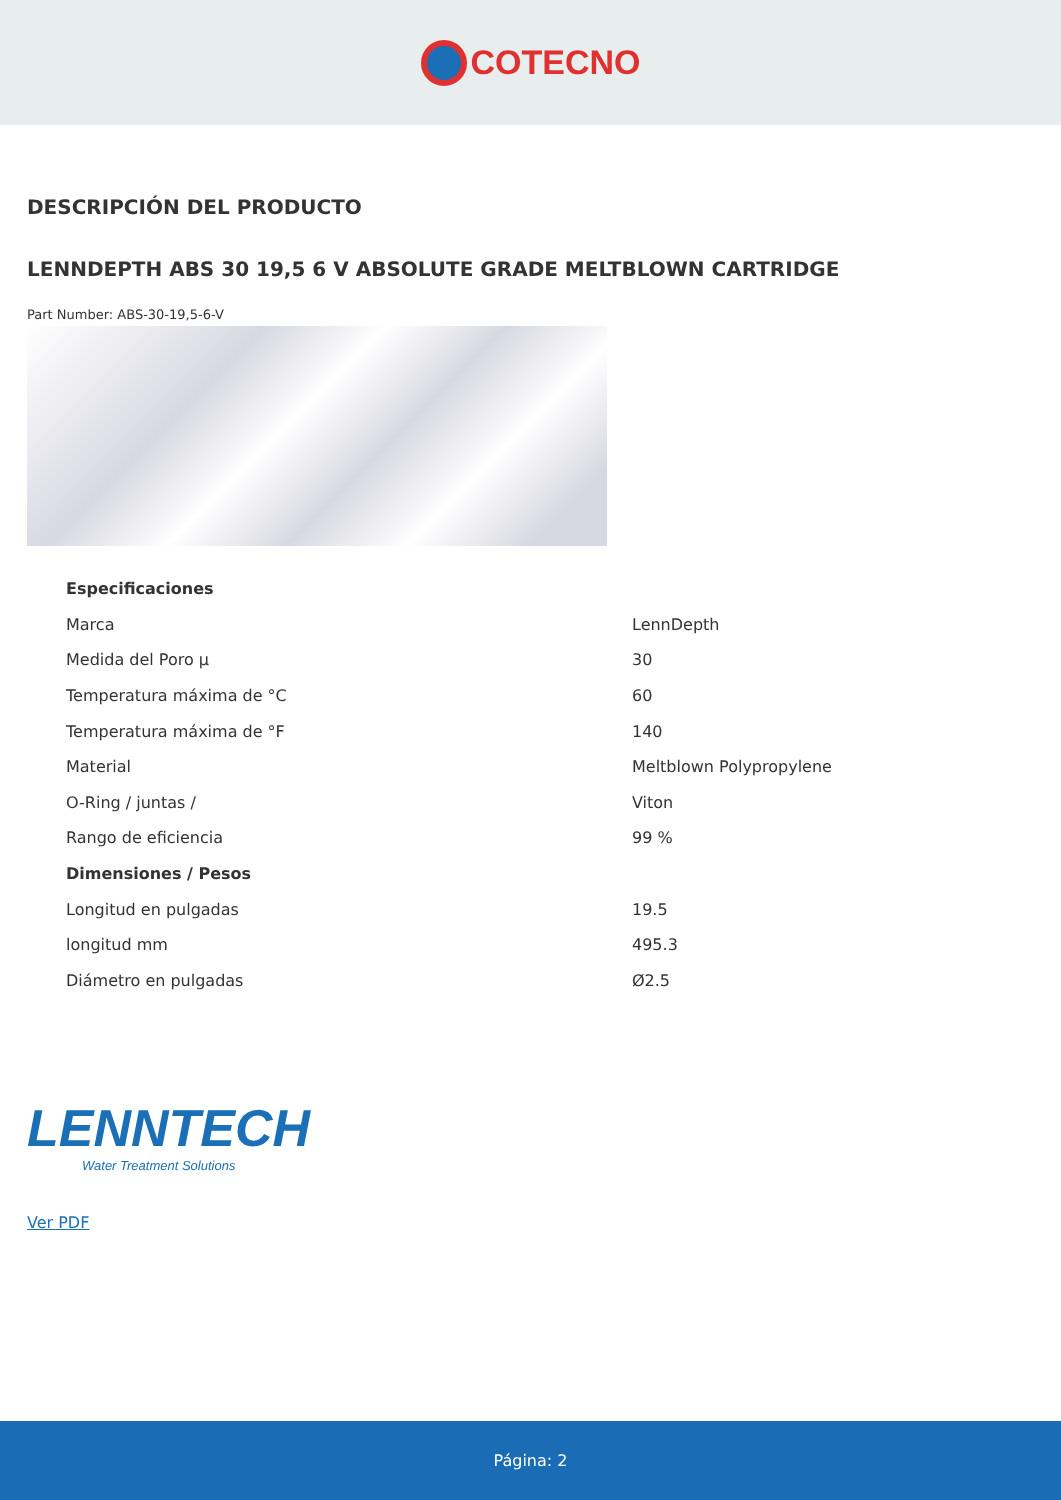COTECNO
DESCRIPCIÓN DEL PRODUCTO
LENNDEPTH ABS 30 19,5 6 V ABSOLUTE GRADE MELTBLOWN CARTRIDGE
Part Number: ABS-30-19,5-6-V
| Especificaciones | |
| --- | --- |
| Marca | LennDepth |
| Medida del Poro µ | 30 |
| Temperatura máxima de °C | 60 |
| Temperatura máxima de °F | 140 |
| Material | Meltblown Polypropylene |
| O-Ring / juntas / | Viton |
| Rango de eficiencia | 99 % |
| Dimensiones / Pesos | |
| Longitud en pulgadas | 19.5 |
| longitud mm | 495.3 |
| Diámetro en pulgadas | Ø2.5 |
LENNTECH
Water Treatment Solutions
Ver PDF
Página: 2